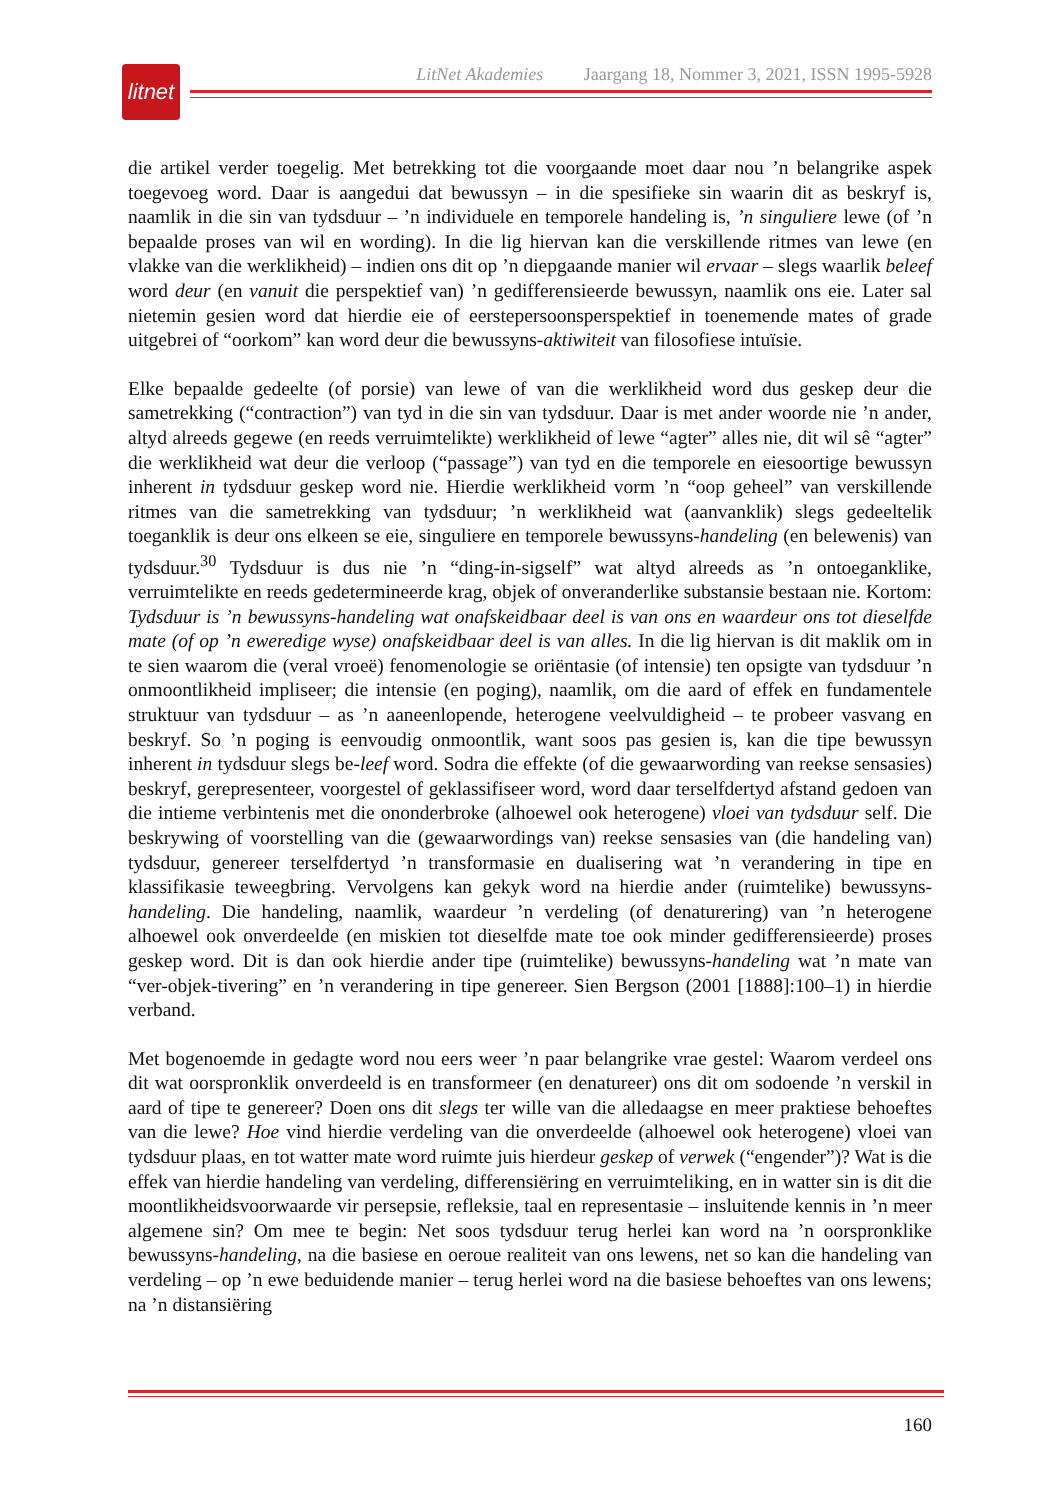litnet
LitNet Akademies Jaargang 18, Nommer 3, 2021, ISSN 1995-5928
die artikel verder toegelig. Met betrekking tot die voorgaande moet daar nou ’n belangrike aspek toegevoeg word. Daar is aangedui dat bewussyn – in die spesifieke sin waarin dit as beskryf is, naamlik in die sin van tydsduur – ’n individuele en temporele handeling is, ’n singuliere lewe (of ’n bepaalde proses van wil en wording). In die lig hiervan kan die verskillende ritmes van lewe (en vlakke van die werklikheid) – indien ons dit op ’n diepgaande manier wil ervaar – slegs waarlik beleef word deur (en vanuit die perspektief van) ’n gedifferensieerde bewussyn, naamlik ons eie. Later sal nietemin gesien word dat hierdie eie of eerstepersoonsperspektief in toenemende mates of grade uitgebrei of “oorkom” kan word deur die bewussyns-aktiwiteit van filosofiese intuïsie.
Elke bepaalde gedeelte (of porsie) van lewe of van die werklikheid word dus geskep deur die sametrekking (“contraction”) van tyd in die sin van tydsduur. Daar is met ander woorde nie ’n ander, altyd alreeds gegewe (en reeds verruimtelikte) werklikheid of lewe “agter” alles nie, dit wil sê “agter” die werklikheid wat deur die verloop (“passage”) van tyd en die temporele en eiesoortige bewussyn inherent in tydsduur geskep word nie. Hierdie werklikheid vorm ’n “oop geheel” van verskillende ritmes van die sametrekking van tydsduur; ’n werklikheid wat (aanvanklik) slegs gedeeltelik toeganklik is deur ons elkeen se eie, singuliere en temporele bewussyns-handeling (en belewenis) van tydsduur.<sup>30</sup> Tydsduur is dus nie ’n “ding-in-sigself” wat altyd alreeds as ’n ontoeganklike, verruimtelikte en reeds gedetermineerde krag, objek of onveranderlike substansie bestaan nie. Kortom: Tydsduur is ’n bewussyns-handeling wat onafskeidbaar deel is van ons en waardeur ons tot dieselfde mate (of op ’n eweredige wyse) onafskeidbaar deel is van alles. In die lig hiervan is dit maklik om in te sien waarom die (veral vroeë) fenomenologie se oriëntasie (of intensie) ten opsigte van tydsduur ’n onmoontlikheid impliseer; die intensie (en poging), naamlik, om die aard of effek en fundamentele struktuur van tydsduur – as ’n aaneenlopende, heterogene veelvuldigheid – te probeer vasvang en beskryf. So ’n poging is eenvoudig onmoontlik, want soos pas gesien is, kan die tipe bewussyn inherent in tydsduur slegs be-leef word. Sodra die effekte (of die gewaarwording van reekse sensasies) beskryf, gerepresenteer, voorgestel of geklassifiseer word, word daar terselfdertyd afstand gedoen van die intieme verbintenis met die ononderbroke (alhoewel ook heterogene) vloei van tydsduur self. Die beskrywing of voorstelling van die (gewaarwordings van) reekse sensasies van (die handeling van) tydsduur, genereer terselfdertyd ’n transformasie en dualisering wat ’n verandering in tipe en klassifikasie teweegbring. Vervolgens kan gekyk word na hierdie ander (ruimtelike) bewussyns-handeling. Die handeling, naamlik, waardeur ’n verdeling (of denaturering) van ’n heterogene alhoewel ook onverdeelde (en miskien tot dieselfde mate toe ook minder gedifferensieerde) proses geskep word. Dit is dan ook hierdie ander tipe (ruimtelike) bewussyns-handeling wat ’n mate van “ver-objek-tivering” en ’n verandering in tipe genereer. Sien Bergson (2001 [1888]:100–1) in hierdie verband.
Met bogenoemde in gedagte word nou eers weer ’n paar belangrike vrae gestel: Waarom verdeel ons dit wat oorspronklik onverdeeld is en transformeer (en denatureer) ons dit om sodoende ’n verskil in aard of tipe te genereer? Doen ons dit slegs ter wille van die alledaagse en meer praktiese behoeftes van die lewe? Hoe vind hierdie verdeling van die onverdeelde (alhoewel ook heterogene) vloei van tydsduur plaas, en tot watter mate word ruimte juis hierdeur geskep of verwek (“engender”)? Wat is die effek van hierdie handeling van verdeling, differensiëring en verruimteliking, en in watter sin is dit die moontlikheidsvoorwaarde vir persepsie, refleksie, taal en representasie – insluitende kennis in ’n meer algemene sin? Om mee te begin: Net soos tydsduur terug herlei kan word na ’n oorspronklike bewussyns-handeling, na die basiese en oeroue realiteit van ons lewens, net so kan die handeling van verdeling – op ’n ewe beduidende manier – terug herlei word na die basiese behoeftes van ons lewens; na ’n distansiëring
160